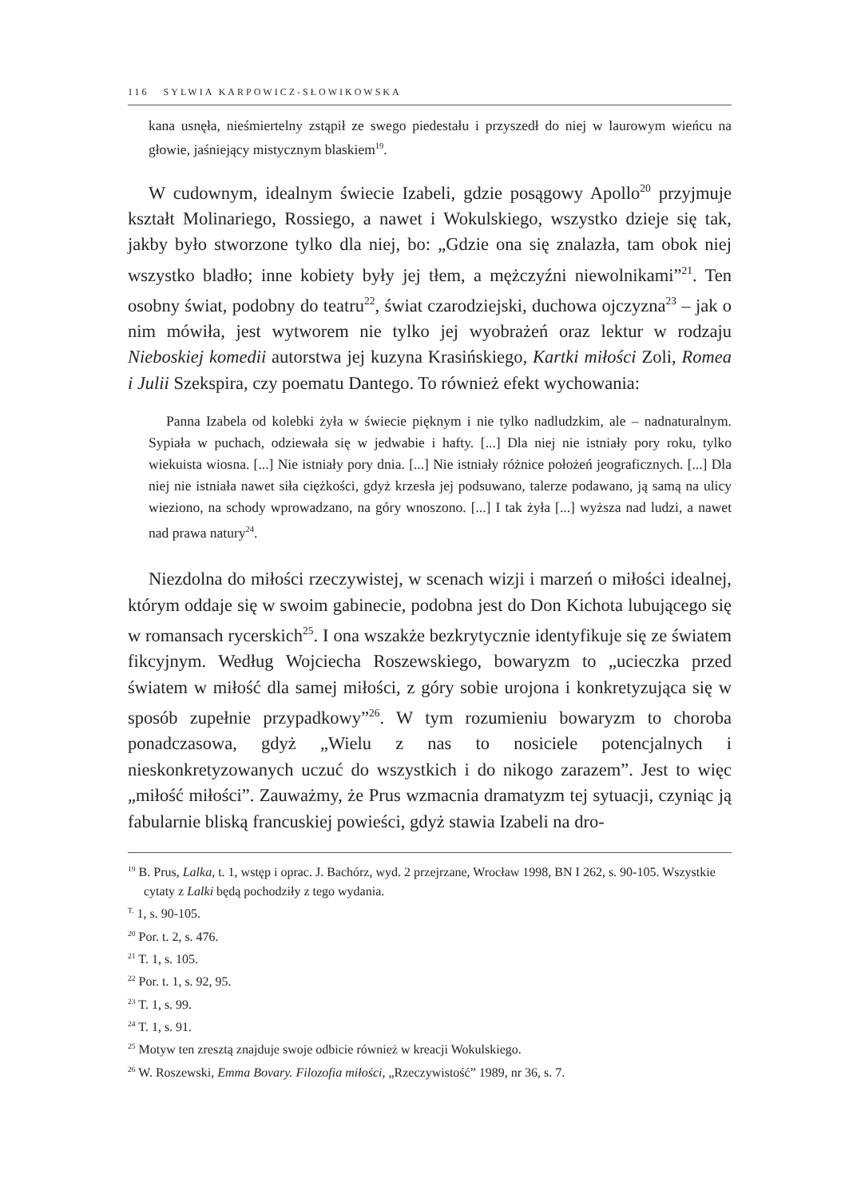116 SYLWIA KARPOWICZ-SŁOWIKOWSKA
kana usnęła, nieśmiertelny zstąpił ze swego piedestału i przyszedł do niej w laurowym wieńcu na głowie, jaśniejący mistycznym blaskiem<sup>19</sup>.
W cudownym, idealnym świecie Izabeli, gdzie posągowy Apollo<sup>20</sup> przyjmuje kształt Molinariego, Rossiego, a nawet i Wokulskiego, wszystko dzieje się tak, jakby było stworzone tylko dla niej, bo: „Gdzie ona się znalazła, tam obok niej wszystko bladło; inne kobiety były jej tłem, a mężczyźni niewolnikami”<sup>21</sup>. Ten osobny świat, podobny do teatru<sup>22</sup>, świat czarodziejski, duchowa ojczyzna<sup>23</sup> – jak o nim mówiła, jest wytworem nie tylko jej wyobrażeń oraz lektur w rodzaju Nieboskiej komedii autorstwa jej kuzyna Krasińskiego, Kartki miłości Zoli, Romea i Julii Szekspira, czy poematu Dantego. To również efekt wychowania:
Panna Izabela od kolebki żyła w świecie pięknym i nie tylko nadludzkim, ale – nadnaturalnym. Sypiała w puchach, odziewała się w jedwabie i hafty. [...] Dla niej nie istniały pory roku, tylko wiekuista wiosna. [...] Nie istniały pory dnia. [...] Nie istniały różnice położeń jeograficznych. [...] Dla niej nie istniała nawet siła ciężkości, gdyż krzesła jej podsuwano, talerze podawano, ją samą na ulicy wieziono, na schody wprowadzano, na góry wnoszono. [...] I tak żyła [...] wyższa nad ludzi, a nawet nad prawa natury<sup>24</sup>.
Niezdolna do miłości rzeczywistej, w scenach wizji i marzeń o miłości idealnej, którym oddaje się w swoim gabinecie, podobna jest do Don Kichota lubującego się w romansach rycerskich<sup>25</sup>. I ona wszakże bezkrytycznie identyfikuje się ze światem fikcyjnym. Według Wojciecha Roszewskiego, bowaryzm to „ucieczka przed światem w miłość dla samej miłości, z góry sobie urojona i konkretyzująca się w sposób zupełnie przypadkowy”<sup>26</sup>. W tym rozumieniu bowaryzm to choroba ponadczasowa, gdyż „Wielu z nas to nosiciele potencjalnych i nieskonkretyzowanych uczuć do wszystkich i do nikogo zarazem”. Jest to więc „miłość miłości”. Zauważmy, że Prus wzmacnia dramatyzm tej sytuacji, czyniąc ją fabularnie bliską francuskiej powieści, gdyż stawia Izabeli na dro-
<sup>19</sup> B. Prus, Lalka, t. 1, wstęp i oprac. J. Bachórz, wyd. 2 przejrzane, Wrocław 1998, BN I 262, s. 90-105. Wszystkie cytaty z Lalki będą pochodziły z tego wydania.
<sup>T.</sup> 1, s. 90-105.
<sup>20</sup> Por. t. 2, s. 476.
<sup>21</sup> T. 1, s. 105.
<sup>22</sup> Por. t. 1, s. 92, 95.
<sup>23</sup> T. 1, s. 99.
<sup>24</sup> T. 1, s. 91.
<sup>25</sup> Motyw ten zresztą znajduje swoje odbicie również w kreacji Wokulskiego.
<sup>26</sup> W. Roszewski, Emma Bovary. Filozofia miłości, „Rzeczywistość” 1989, nr 36, s. 7.